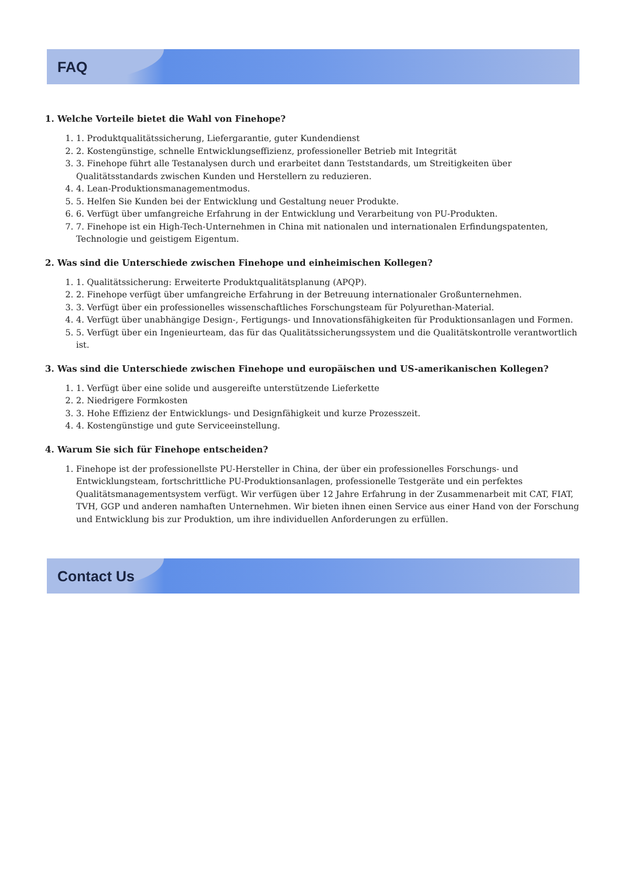FAQ
1. Welche Vorteile bietet die Wahl von Finehope?
1. 1. Produktqualitätssicherung, Liefergarantie, guter Kundendienst
2. 2. Kostengünstige, schnelle Entwicklungseffizienz, professioneller Betrieb mit Integrität
3. 3. Finehope führt alle Testanalysen durch und erarbeitet dann Teststandards, um Streitigkeiten über Qualitätsstandards zwischen Kunden und Herstellern zu reduzieren.
4. 4. Lean-Produktionsmanagementmodus.
5. 5. Helfen Sie Kunden bei der Entwicklung und Gestaltung neuer Produkte.
6. 6. Verfügt über umfangreiche Erfahrung in der Entwicklung und Verarbeitung von PU-Produkten.
7. 7. Finehope ist ein High-Tech-Unternehmen in China mit nationalen und internationalen Erfindungspatenten, Technologie und geistigem Eigentum.
2. Was sind die Unterschiede zwischen Finehope und einheimischen Kollegen?
1. 1. Qualitätssicherung: Erweiterte Produktqualitätsplanung (APQP).
2. 2. Finehope verfügt über umfangreiche Erfahrung in der Betreuung internationaler Großunternehmen.
3. 3. Verfügt über ein professionelles wissenschaftliches Forschungsteam für Polyurethan-Material.
4. 4. Verfügt über unabhängige Design-, Fertigungs- und Innovationsfähigkeiten für Produktionsanlagen und Formen.
5. 5. Verfügt über ein Ingenieurteam, das für das Qualitätssicherungssystem und die Qualitätskontrolle verantwortlich ist.
3. Was sind die Unterschiede zwischen Finehope und europäischen und US-amerikanischen Kollegen?
1. 1. Verfügt über eine solide und ausgereifte unterstützende Lieferkette
2. 2. Niedrigere Formkosten
3. 3. Hohe Effizienz der Entwicklungs- und Designfähigkeit und kurze Prozesszeit.
4. 4. Kostengünstige und gute Serviceeinstellung.
4. Warum Sie sich für Finehope entscheiden?
1. Finehope ist der professionellste PU-Hersteller in China, der über ein professionelles Forschungs- und Entwicklungsteam, fortschrittliche PU-Produktionsanlagen, professionelle Testgeräte und ein perfektes Qualitätsmanagementsystem verfügt. Wir verfügen über 12 Jahre Erfahrung in der Zusammenarbeit mit CAT, FIAT, TVH, GGP und anderen namhaften Unternehmen. Wir bieten ihnen einen Service aus einer Hand von der Forschung und Entwicklung bis zur Produktion, um ihre individuellen Anforderungen zu erfüllen.
Contact Us